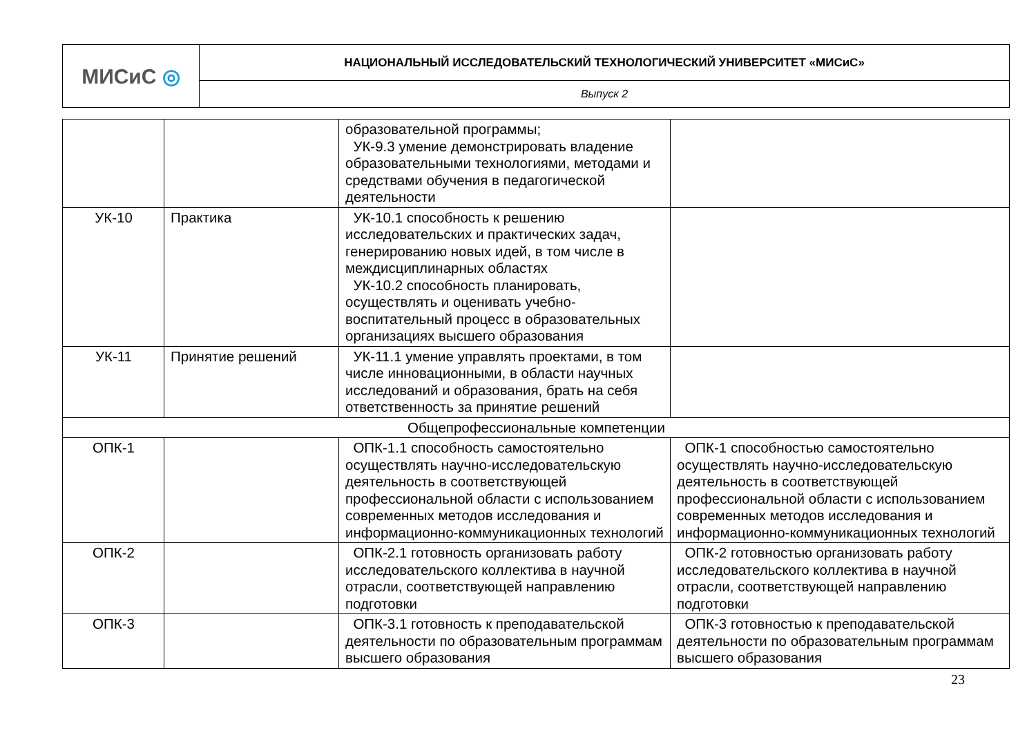| МИСиС ◎ | НАЦИОНАЛЬНЫЙ ИССЛЕДОВАТЕЛЬСКИЙ ТЕХНОЛОГИЧЕСКИЙ УНИВЕРСИТЕТ «МИСиС» |
| | Выпуск 2 |
| | | образовательной программы; УК-9.3 умение демонстрировать владение образовательными технологиями, методами и средствами обучения в педагогической деятельности | |
| УК-10 | Практика | УК-10.1 способность к решению исследовательских и практических задач, генерированию новых идей, в том числе в междисциплинарных областях УК-10.2 способность планировать, осуществлять и оценивать учебно-воспитательный процесс в образовательных организациях высшего образования | |
| УК-11 | Принятие решений | УК-11.1 умение управлять проектами, в том числе инновационными, в области научных исследований и образования, брать на себя ответственность за принятие решений | |
| Общепрофессиональные компетенции | | | |
| ОПК-1 | | ОПК-1.1 способность самостоятельно осуществлять научно-исследовательскую деятельность в соответствующей профессиональной области с использованием современных методов исследования и информационно-коммуникационных технологий | ОПК-1 способностью самостоятельно осуществлять научно-исследовательскую деятельность в соответствующей профессиональной области с использованием современных методов исследования и информационно-коммуникационных технологий |
| ОПК-2 | | ОПК-2.1 готовность организовать работу исследовательского коллектива в научной отрасли, соответствующей направлению подготовки | ОПК-2 готовностью организовать работу исследовательского коллектива в научной отрасли, соответствующей направлению подготовки |
| ОПК-3 | | ОПК-3.1 готовность к преподавательской деятельности по образовательным программам высшего образования | ОПК-3 готовностью к преподавательской деятельности по образовательным программам высшего образования |
23